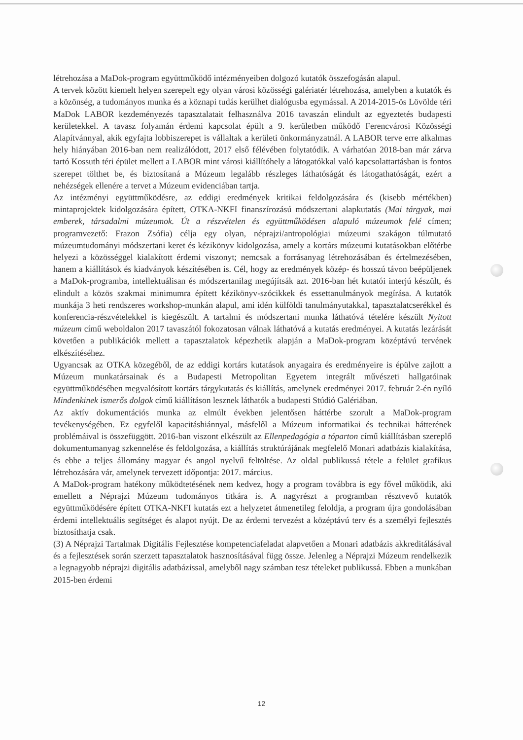létrehozása a MaDok-program együttműködő intézményeiben dolgozó kutatók összefogásán alapul.
A tervek között kiemelt helyen szerepelt egy olyan városi közösségi galériatér létrehozása, amelyben a kutatók és a közönség, a tudományos munka és a köznapi tudás kerülhet dialógusba egymással. A 2014-2015-ös Lövölde téri MaDok LABOR kezdeményezés tapasztalatait felhasználva 2016 tavaszán elindult az egyeztetés budapesti kerületekkel. A tavasz folyamán érdemi kapcsolat épült a 9. kerületben működő Ferencvárosi Közösségi Alapítvánnyal, akik egyfajta lobbiszerepet is vállaltak a kerületi önkormányzatnál. A LABOR terve erre alkalmas hely hiányában 2016-ban nem realizálódott, 2017 első félévében folytatódik. A várhatóan 2018-ban már zárva tartó Kossuth téri épület mellett a LABOR mint városi kiállítóhely a látogatókkal való kapcsolattartásban is fontos szerepet tölthet be, és biztosítaná a Múzeum legalább részleges láthatóságát és látogathatóságát, ezért a nehézségek ellenére a tervet a Múzeum evidenciában tartja.
Az intézményi együttműködésre, az eddigi eredmények kritikai feldolgozására és (kisebb mértékben) mintaprojektek kidolgozására épített, OTKA-NKFI finanszírozású módszertani alapkutatás (Mai tárgyak, mai emberek, társadalmi múzeumok. Út a részvételen és együttműködésen alapuló múzeumok felé címen; programvezető: Frazon Zsófia) célja egy olyan, néprajzi/antropológiai múzeumi szakágon túlmutató múzeumtudományi módszertani keret és kézikönyv kidolgozása, amely a kortárs múzeumi kutatásokban előtérbe helyezi a közösséggel kialakított érdemi viszonyt; nemcsak a forrásanyag létrehozásában és értelmezésében, hanem a kiállítások és kiadványok készítésében is. Cél, hogy az eredmények közép- és hosszú távon beépüljenek a MaDok-programba, intellektuálisan és módszertanilag megújítsák azt. 2016-ban hét kutatói interjú készült, és elindult a közös szakmai minimumra épített kézikönyv-szócikkek és essettanulmányok megírása. A kutatók munkája 3 heti rendszeres workshop-munkán alapul, ami idén külföldi tanulmányutakkal, tapasztalatcserékkel és konferencia-részvételekkel is kiegészült. A tartalmi és módszertani munka láthatóvá tételére készült Nyitott múzeum című weboldalon 2017 tavaszától fokozatosan válnak láthatóvá a kutatás eredményei. A kutatás lezárását követően a publikációk mellett a tapasztalatok képezhetik alapján a MaDok-program középtávú tervének elkészítéséhez.
Ugyancsak az OTKA közegéből, de az eddigi kortárs kutatások anyagaira és eredményeire is épülve zajlott a Múzeum munkatársainak és a Budapesti Metropolitan Egyetem integrált művészeti hallgatóinak együttműködésében megvalósított kortárs tárgykutatás és kiállítás, amelynek eredményei 2017. február 2-én nyíló Mindenkinek ismerős dolgok című kiállításon lesznek láthatók a budapesti Stúdió Galériában.
Az aktív dokumentációs munka az elmúlt években jelentősen háttérbe szorult a MaDok-program tevékenységében. Ez egyfelől kapacitáshiánnyal, másfelől a Múzeum informatikai és technikai hátterének problémáival is összefüggött. 2016-ban viszont elkészült az Ellenpedagógia a tóparton című kiállításban szereplő dokumentumanyag szkennelése és feldolgozása, a kiállítás struktúrájának megfelelő Monari adatbázis kialakítása, és ebbe a teljes állomány magyar és angol nyelvű feltöltése. Az oldal publikussá tétele a felület grafikus létrehozására vár, amelynek tervezett időpontja: 2017. március.
A MaDok-program hatékony működtetésének nem kedvez, hogy a program továbbra is egy fővel működik, aki emellett a Néprajzi Múzeum tudományos titkára is. A nagyrészt a programban résztvevő kutatók együttműködésére épített OTKA-NKFI kutatás ezt a helyzetet átmenetileg feloldja, a program újra gondolásában érdemi intellektuális segítséget és alapot nyújt. De az érdemi tervezést a középtávú terv és a személyi fejlesztés biztosíthatja csak.
(3) A Néprajzi Tartalmak Digitális Fejlesztése kompetenciafeladat alapvetően a Monari adatbázis akkreditálásával és a fejlesztések során szerzett tapasztalatok hasznosításával függ össze. Jelenleg a Néprajzi Múzeum rendelkezik a legnagyobb néprajzi digitális adatbázissal, amelyből nagy számban tesz tételeket publikussá. Ebben a munkában 2015-ben érdemi
12